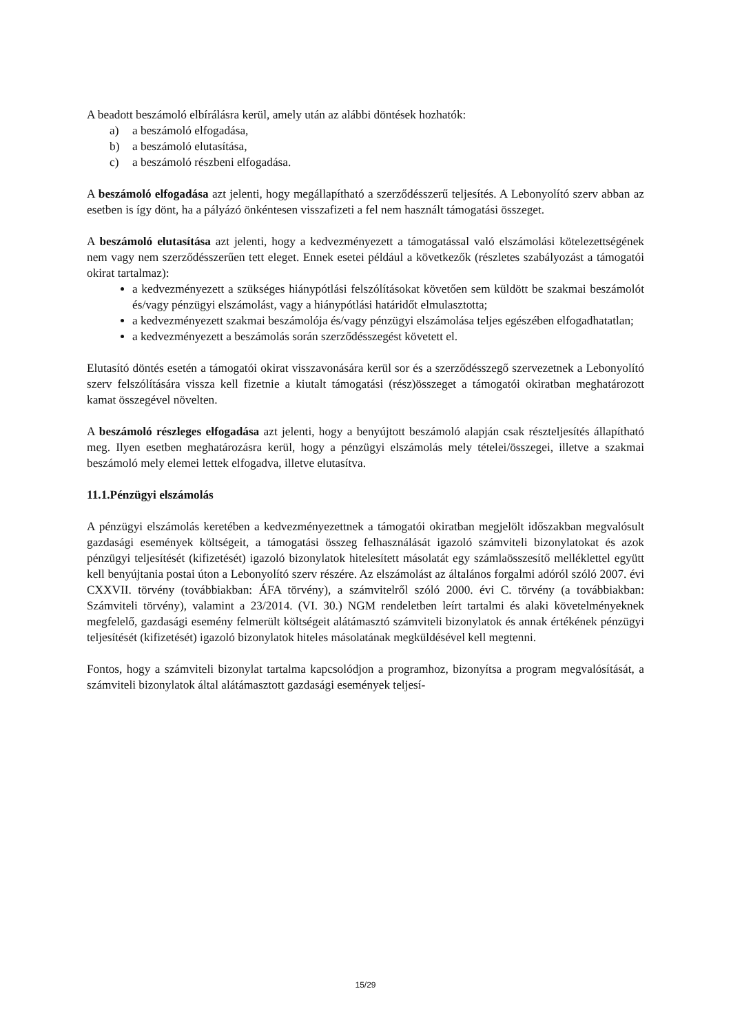A beadott beszámoló elbírálásra kerül, amely után az alábbi döntések hozhatók:
a) a beszámoló elfogadása,
b) a beszámoló elutasítása,
c) a beszámoló részbeni elfogadása.
A beszámoló elfogadása azt jelenti, hogy megállapítható a szerződésszerű teljesítés. A Lebonyolító szerv abban az esetben is így dönt, ha a pályázó önkéntesen visszafizeti a fel nem használt támogatási összeget.
A beszámoló elutasítása azt jelenti, hogy a kedvezményezett a támogatással való elszámolási kötelezettségének nem vagy nem szerződésszerűen tett eleget. Ennek esetei például a következők (részletes szabályozást a támogatói okirat tartalmaz):
a kedvezményezett a szükséges hiánypótlási felszólításokat követően sem küldött be szakmai beszámolót és/vagy pénzügyi elszámolást, vagy a hiánypótlási határidőt elmulasztotta;
a kedvezményezett szakmai beszámolója és/vagy pénzügyi elszámolása teljes egészében elfogadhatatlan;
a kedvezményezett a beszámolás során szerződésszegést követett el.
Elutasító döntés esetén a támogatói okirat visszavonására kerül sor és a szerződésszegő szervezetnek a Lebonyolító szerv felszólítására vissza kell fizetnie a kiutalt támogatási (rész)összeget a támogatói okiratban meghatározott kamat összegével növelten.
A beszámoló részleges elfogadása azt jelenti, hogy a benyújtott beszámoló alapján csak részteljesítés állapítható meg. Ilyen esetben meghatározásra kerül, hogy a pénzügyi elszámolás mely tételei/összegei, illetve a szakmai beszámoló mely elemei lettek elfogadva, illetve elutasítva.
11.1.Pénzügyi elszámolás
A pénzügyi elszámolás keretében a kedvezményezettnek a támogatói okiratban megjelölt időszakban megvalósult gazdasági események költségeit, a támogatási összeg felhasználását igazoló számviteli bizonylatokat és azok pénzügyi teljesítését (kifizetését) igazoló bizonylatok hitelesített másolatát egy számlaösszesítő melléklettel együtt kell benyújtania postai úton a Lebonyolító szerv részére. Az elszámolást az általános forgalmi adóról szóló 2007. évi CXXVII. törvény (továbbiakban: ÁFA törvény), a számvitelről szóló 2000. évi C. törvény (a továbbiakban: Számviteli törvény), valamint a 23/2014. (VI. 30.) NGM rendeletben leírt tartalmi és alaki követelményeknek megfelelő, gazdasági esemény felmerült költségeit alátámasztó számviteli bizonylatok és annak értékének pénzügyi teljesítését (kifizetését) igazoló bizonylatok hiteles másolatának megküldésével kell megtenni.
Fontos, hogy a számviteli bizonylat tartalma kapcsolódjon a programhoz, bizonyítsa a program megvalósítását, a számviteli bizonylatok által alátámasztott gazdasági események teljesí-
15/29